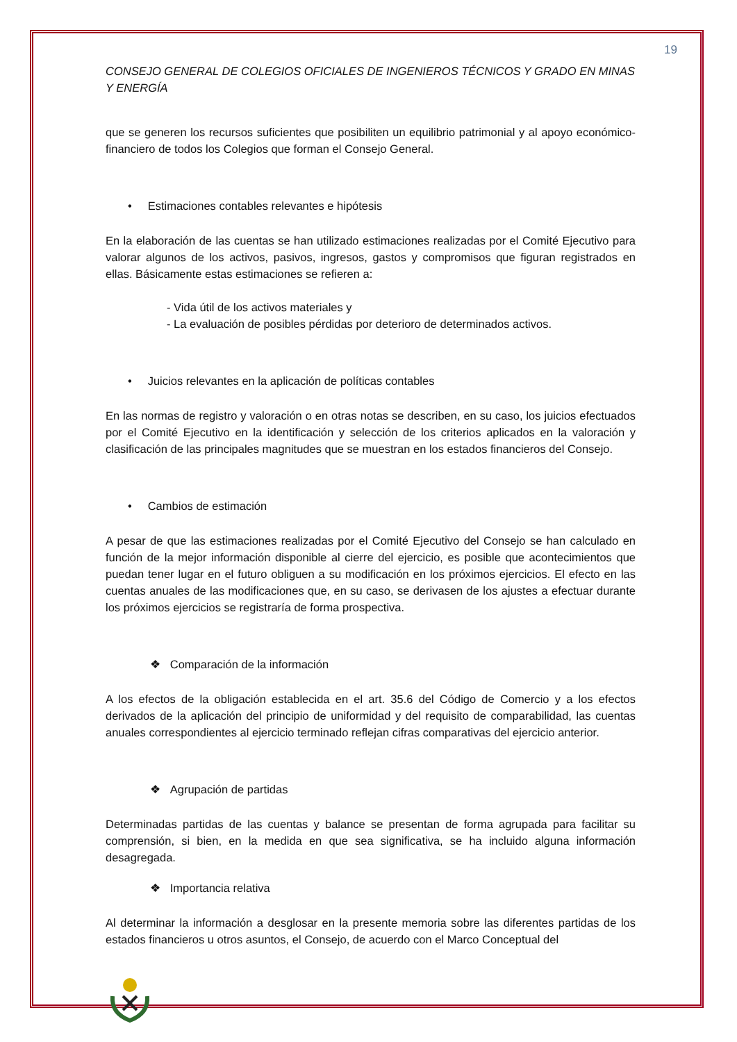19
CONSEJO GENERAL DE COLEGIOS OFICIALES DE INGENIEROS TÉCNICOS Y GRADO EN MINAS Y ENERGÍA
que se generen los recursos suficientes que posibiliten un equilibrio patrimonial y al apoyo económico-financiero de todos los Colegios que forman el Consejo General.
• Estimaciones contables relevantes e hipótesis
En la elaboración de las cuentas se han utilizado estimaciones realizadas por el Comité Ejecutivo para valorar algunos de los activos, pasivos, ingresos, gastos y compromisos que figuran registrados en ellas. Básicamente estas estimaciones se refieren a:
- Vida útil de los activos materiales y
- La evaluación de posibles pérdidas por deterioro de determinados activos.
• Juicios relevantes en la aplicación de políticas contables
En las normas de registro y valoración o en otras notas se describen, en su caso, los juicios efectuados por el Comité Ejecutivo en la identificación y selección de los criterios aplicados en la valoración y clasificación de las principales magnitudes que se muestran en los estados financieros del Consejo.
• Cambios de estimación
A pesar de que las estimaciones realizadas por el Comité Ejecutivo del Consejo se han calculado en función de la mejor información disponible al cierre del ejercicio, es posible que acontecimientos que puedan tener lugar en el futuro obliguen a su modificación en los próximos ejercicios. El efecto en las cuentas anuales de las modificaciones que, en su caso, se derivasen de los ajustes a efectuar durante los próximos ejercicios se registraría de forma prospectiva.
❖ Comparación de la información
A los efectos de la obligación establecida en el art. 35.6 del Código de Comercio y a los efectos derivados de la aplicación del principio de uniformidad y del requisito de comparabilidad, las cuentas anuales correspondientes al ejercicio terminado reflejan cifras comparativas del ejercicio anterior.
❖ Agrupación de partidas
Determinadas partidas de las cuentas y balance se presentan de forma agrupada para facilitar su comprensión, si bien, en la medida en que sea significativa, se ha incluido alguna información desagregada.
❖ Importancia relativa
Al determinar la información a desglosar en la presente memoria sobre las diferentes partidas de los estados financieros u otros asuntos, el Consejo, de acuerdo con el Marco Conceptual del